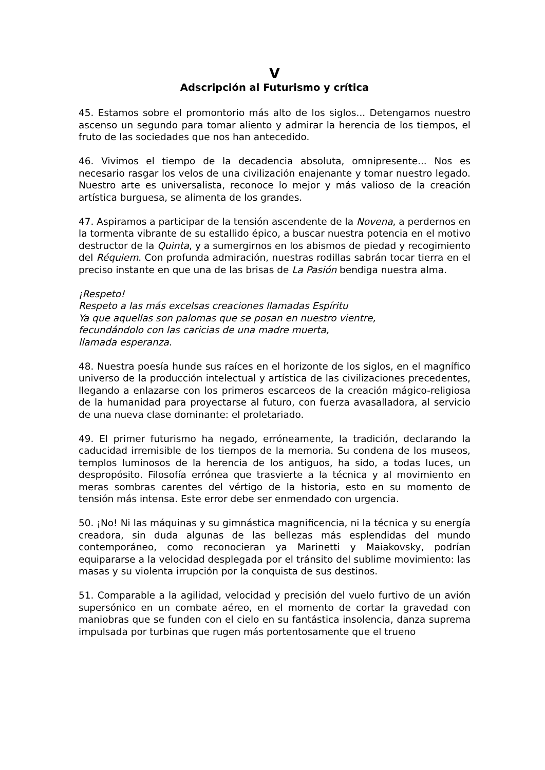V
Adscripción al Futurismo y crítica
45. Estamos sobre el promontorio más alto de los siglos... Detengamos nuestro ascenso un segundo para tomar aliento y admirar la herencia de los tiempos, el fruto de las sociedades que nos han antecedido.
46. Vivimos el tiempo de la decadencia absoluta, omnipresente... Nos es necesario rasgar los velos de una civilización enajenante y tomar nuestro legado. Nuestro arte es universalista, reconoce lo mejor y más valioso de la creación artística burguesa, se alimenta de los grandes.
47. Aspiramos a participar de la tensión ascendente de la Novena, a perdernos en la tormenta vibrante de su estallido épico, a buscar nuestra potencia en el motivo destructor de la Quinta, y a sumergirnos en los abismos de piedad y recogimiento del Réquiem. Con profunda admiración, nuestras rodillas sabrán tocar tierra en el preciso instante en que una de las brisas de La Pasión bendiga nuestra alma.
¡Respeto!
Respeto a las más excelsas creaciones llamadas Espíritu
Ya que aquellas son palomas que se posan en nuestro vientre,
fecundándolo con las caricias de una madre muerta,
llamada esperanza.
48. Nuestra poesía hunde sus raíces en el horizonte de los siglos, en el magnífico universo de la producción intelectual y artística de las civilizaciones precedentes, llegando a enlazarse con los primeros escarceos de la creación mágico-religiosa de la humanidad para proyectarse al futuro, con fuerza avasalladora, al servicio de una nueva clase dominante: el proletariado.
49. El primer futurismo ha negado, erróneamente, la tradición, declarando la caducidad irremisible de los tiempos de la memoria. Su condena de los museos, templos luminosos de la herencia de los antiguos, ha sido, a todas luces, un despropósito. Filosofía errónea que trasvierte a la técnica y al movimiento en meras sombras carentes del vértigo de la historia, esto en su momento de tensión más intensa. Este error debe ser enmendado con urgencia.
50. ¡No! Ni las máquinas y su gimnástica magnificencia, ni la técnica y su energía creadora, sin duda algunas de las bellezas más esplendidas del mundo contemporáneo, como reconocieran ya Marinetti y Maiakovsky, podrían equipararse a la velocidad desplegada por el tránsito del sublime movimiento: las masas y su violenta irrupción por la conquista de sus destinos.
51. Comparable a la agilidad, velocidad y precisión del vuelo furtivo de un avión supersónico en un combate aéreo, en el momento de cortar la gravedad con maniobras que se funden con el cielo en su fantástica insolencia, danza suprema impulsada por turbinas que rugen más portentosamente que el trueno